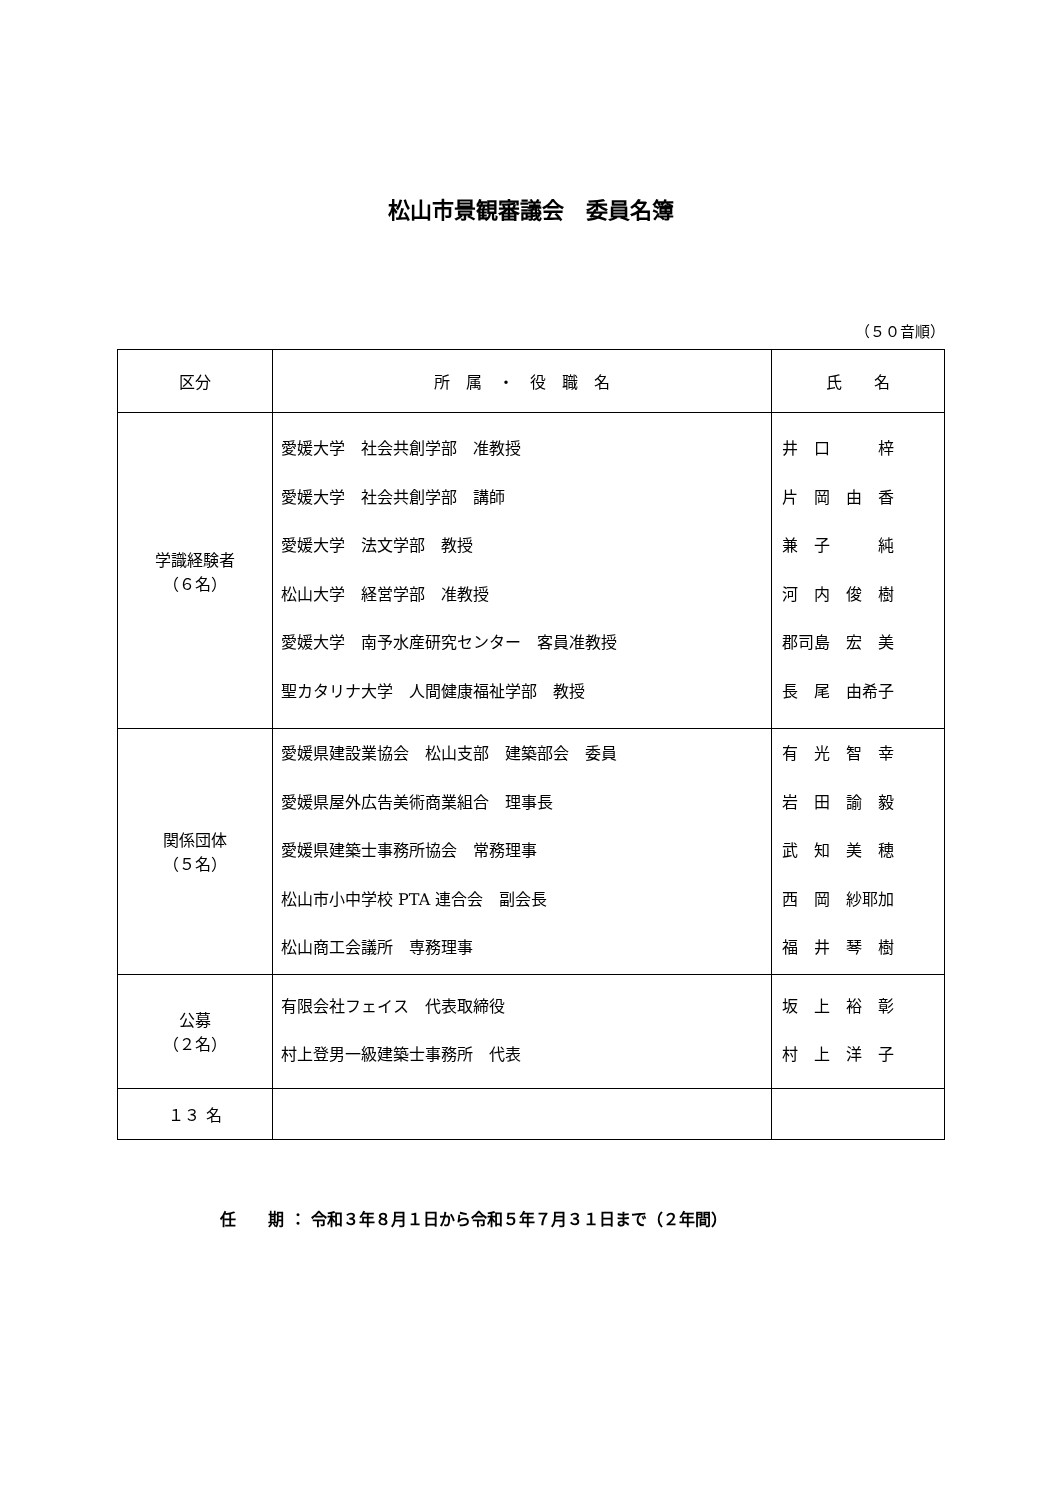松山市景観審議会　委員名簿
（５０音順）
| 区分 | 所 属 ・ 役 職 名 | 氏 名 |
| --- | --- | --- |
| 学識経験者 （６名） | 愛媛大学 社会共創学部 准教授 愛媛大学 社会共創学部 講師 愛媛大学 法文学部 教授 松山大学 経営学部 准教授 愛媛大学 南予水産研究センター 客員准教授 聖カタリナ大学 人間健康福祉学部 教授 | 井 口 梓 片 岡 由 香 兼 子 純 河 内 俊 樹 郡司島 宏 美 長 尾 由希子 |
| 関係団体 （５名） | 愛媛県建設業協会 松山支部 建築部会 委員 愛媛県屋外広告美術商業組合 理事長 愛媛県建築士事務所協会 常務理事 松山市小中学校 PTA 連合会 副会長 松山商工会議所 専務理事 | 有 光 智 幸 岩 田 諭 毅 武 知 美 穂 西 岡 紗耶加 福 井 琴 樹 |
| 公募 （２名） | 有限会社フェイス 代表取締役 村上登男一級建築士事務所 代表 | 坂 上 裕 彰 村 上 洋 子 |
| １３ 名 | | |
任　　期 ： 令和３年８月１日から令和５年７月３１日まで（２年間）